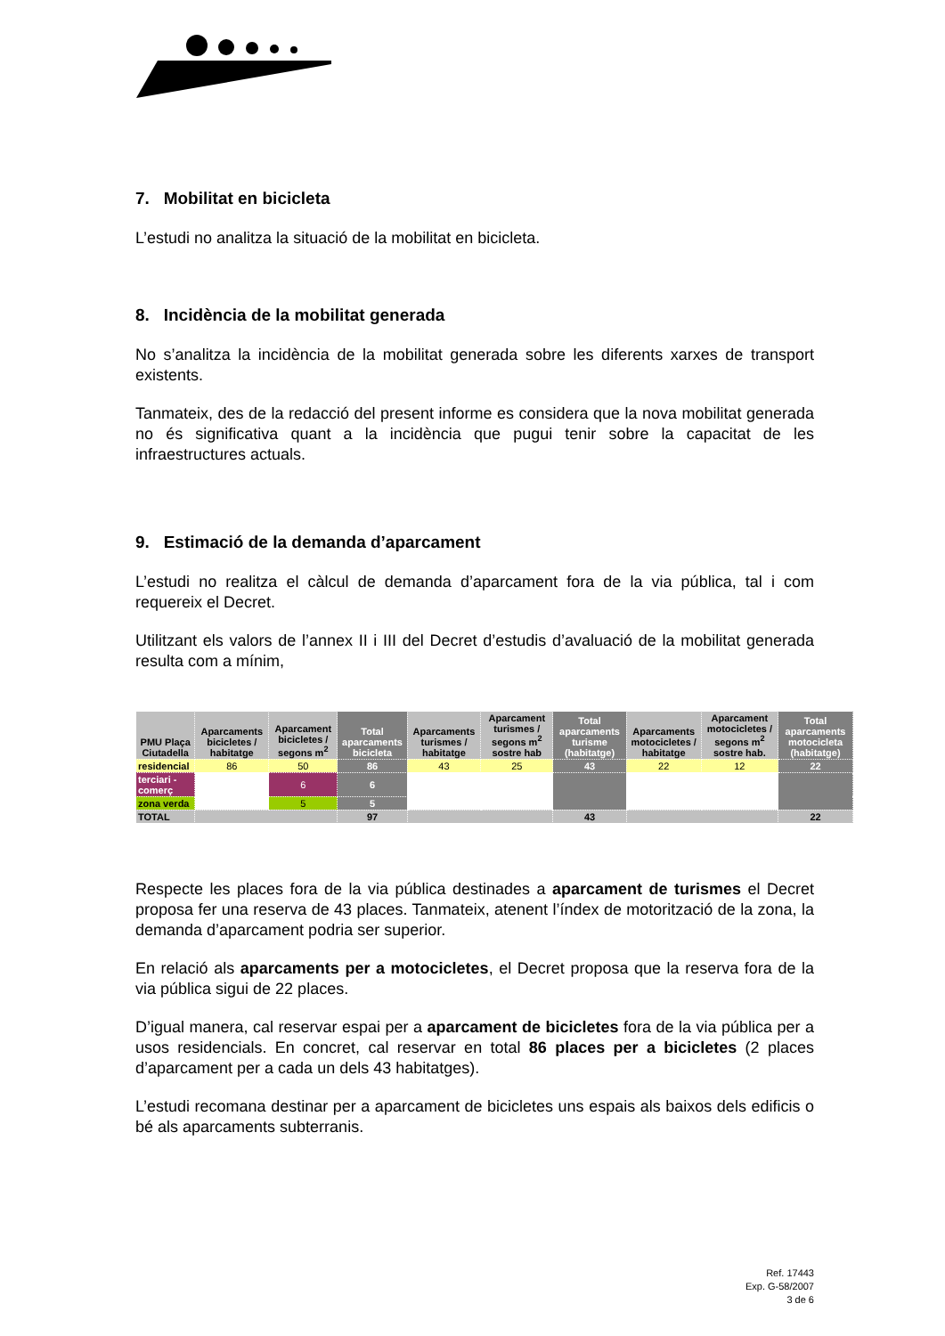7. Mobilitat en bicicleta
L’estudi no analitza la situació de la mobilitat en bicicleta.
8. Incidència de la mobilitat generada
No s’analitza la incidència de la mobilitat generada sobre les diferents xarxes de transport existents.
Tanmateix, des de la redacció del present informe es considera que la nova mobilitat generada no és significativa quant a la incidència que pugui tenir sobre la capacitat de les infraestructures actuals.
9. Estimació de la demanda d’aparcament
L’estudi no realitza el càlcul de demanda d’aparcament fora de la via pública, tal i com requereix el Decret.
Utilitzant els valors de l’annex II i III del Decret d’estudis d’avaluació de la mobilitat generada resulta com a mínim,
| PMU Plaça Ciutadella | Aparcaments bicicletes / habitatge | Aparcament bicicletes / segons m<sup>2</sup> | Total aparcaments bicicleta | Aparcaments turismes / habitatge | Aparcament turismes / segons m<sup>2</sup> sostre hab | Total aparcaments turisme (habitatge) | Aparcaments motocicletes / habitatge | Aparcament motocicletes / segons m<sup>2</sup> sostre hab. | Total aparcaments motocicleta (habitatge) |
| --- | --- | --- | --- | --- | --- | --- | --- | --- | --- |
| residencial | 86 | 50 | 86 | 43 | 25 | 43 | 22 | 12 | 22 |
| terciari - comerç | | 6 | 6 | | | | | | |
| zona verda | | 5 | 5 | | | | | | |
| TOTAL | | | 97 | | | 43 | | | 22 |
Respecte les places fora de la via pública destinades a aparcament de turismes el Decret proposa fer una reserva de 43 places. Tanmateix, atenent l’índex de motorització de la zona, la demanda d’aparcament podria ser superior.
En relació als aparcaments per a motocicletes, el Decret proposa que la reserva fora de la via pública sigui de 22 places.
D’igual manera, cal reservar espai per a aparcament de bicicletes fora de la via pública per a usos residencials. En concret, cal reservar en total 86 places per a bicicletes (2 places d’aparcament per a cada un dels 43 habitatges).
L’estudi recomana destinar per a aparcament de bicicletes uns espais als baixos dels edificis o bé als aparcaments subterranis.
Ref. 17443
Exp. G-58/2007
3 de 6